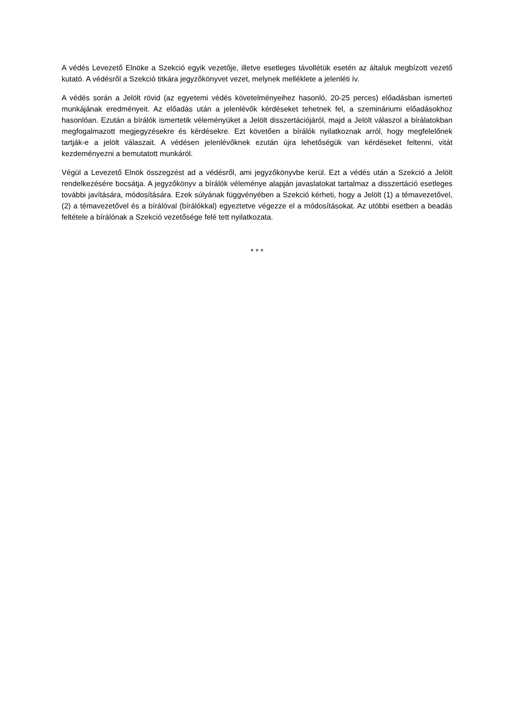A védés Levezető Elnöke a Szekció egyik vezetője, illetve esetleges távollétük esetén az általuk megbízott vezető kutató. A védésről a Szekció titkára jegyzőkönyvet vezet, melynek melléklete a jelenléti ív.
A védés során a Jelölt rövid (az egyetemi védés követelményeihez hasonló, 20-25 perces) előadásban ismerteti munkájának eredményeit. Az előadás után a jelenlévők kérdéseket tehetnek fel, a szemináriumi előadásokhoz hasonlóan. Ezután a bírálók ismertetik véleményüket a Jelölt disszertációjáról, majd a Jelölt válaszol a bírálatokban megfogalmazott megjegyzésekre és kérdésekre. Ezt követően a bírálók nyilatkoznak arról, hogy megfelelőnek tartják-e a jelölt válaszait. A védésen jelenlévőknek ezután újra lehetőségük van kérdéseket feltenni, vitát kezdeményezni a bemutatott munkáról.
Végül a Levezető Elnök összegzést ad a védésről, ami jegyzőkönyvbe kerül. Ezt a védés után a Szekció a Jelölt rendelkezésére bocsátja. A jegyzőkönyv a bírálók véleménye alapján javaslatokat tartalmaz a disszertáció esetleges további javítására, módosítására. Ezek súlyának függvényében a Szekció kérheti, hogy a Jelölt (1) a témavezetővel, (2) a témavezetővel és a bírálóval (bírálókkal) egyeztetve végezze el a módosításokat. Az utóbbi esetben a beadás feltétele a bírálónak a Szekció vezetősége felé tett nyilatkozata.
* * *